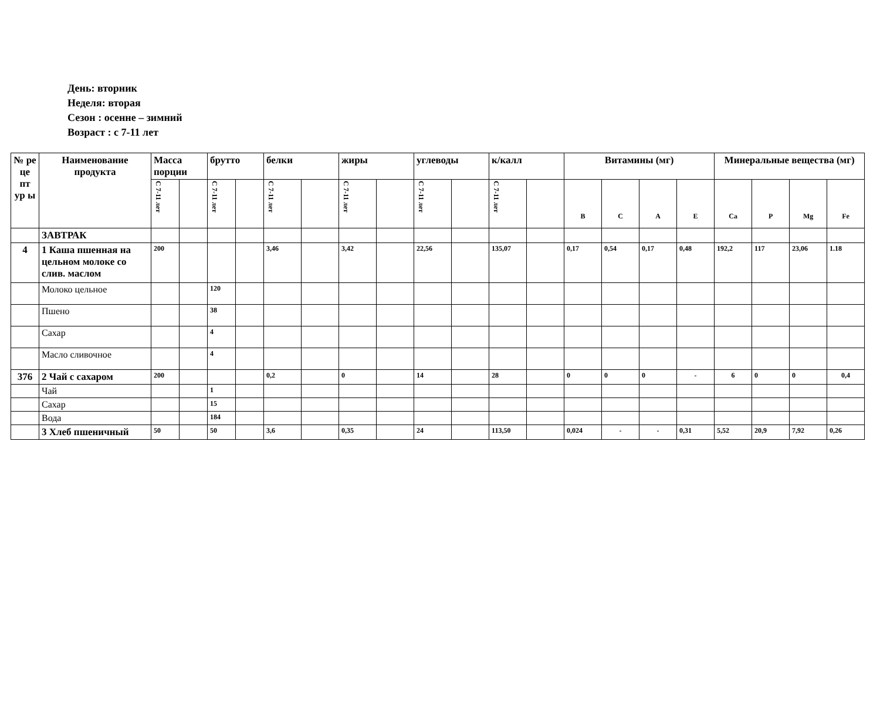День: вторник
Неделя: вторая
Сезон : осенне – зимний
Возраст : с 7-11 лет
| № ре це пт ур ы | Наименование продукта | Масса порции | | брутто | | белки | | жиры | | углеводы | | к/калл | | Витамины (мг) | | | | Минеральные вещества (мг) | | | |
| --- | --- | --- | --- | --- | --- | --- | --- | --- | --- | --- | --- | --- | --- | --- | --- | --- | --- | --- | --- | --- | --- |
| | | С 7-11 лет | | С 7-11 лет | | С 7-11 лет | | С 7-11 лет | | С 7-11 лет | | С 7-11 лет | | B | C | A | E | Ca | P | Mg | Fe |
| | ЗАВТРАК | | | | | | | | | | | | | | | | | | | | |
| 4 | 1 Каша пшенная на цельном молоке со слив. маслом | 200 | | | | 3,46 | | 3,42 | | 22,56 | | 135,07 | | 0,17 | 0,54 | 0,17 | 0,48 | 192,2 | 117 | 23,06 | 1.18 |
| | Молоко цельное | | | 120 | | | | | | | | | | | | | | | | | |
| | Пшено | | | 38 | | | | | | | | | | | | | | | | | |
| | Сахар | | | 4 | | | | | | | | | | | | | | | | | |
| | Масло сливочное | | | 4 | | | | | | | | | | | | | | | | | |
| 376 | 2 Чай с сахаром | 200 | | | | 0,2 | | 0 | | 14 | | 28 | | 0 | 0 | 0 | - | 6 | 0 | 0 | 0,4 |
| | Чай | | | 1 | | | | | | | | | | | | | | | | | |
| | Сахар | | | 15 | | | | | | | | | | | | | | | | | |
| | Вода | | | 184 | | | | | | | | | | | | | | | | | |
| | 3 Хлеб пшеничный | 50 | | 50 | | 3,6 | | 0,35 | | 24 | | 113,50 | | 0,024 | - | - | 0,31 | 5,52 | 20,9 | 7,92 | 0,26 |